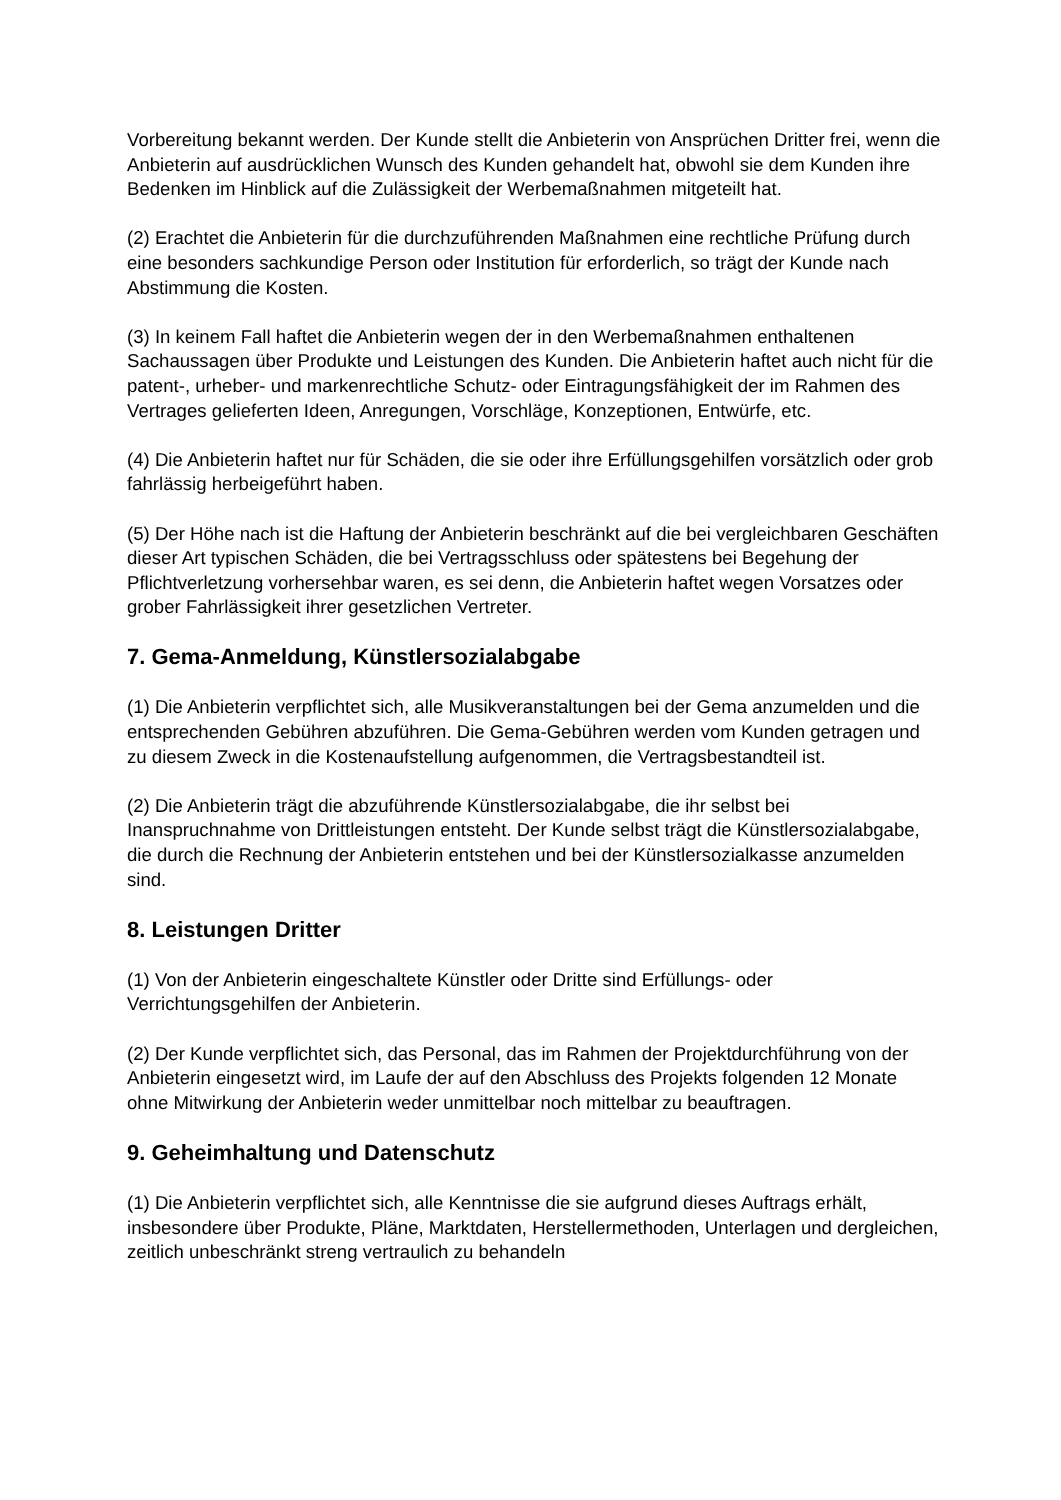Vorbereitung bekannt werden. Der Kunde stellt die Anbieterin von Ansprüchen Dritter frei, wenn die Anbieterin auf ausdrücklichen Wunsch des Kunden gehandelt hat, obwohl sie dem Kunden ihre Bedenken im Hinblick auf die Zulässigkeit der Werbemaßnahmen mitgeteilt hat.
(2) Erachtet die Anbieterin für die durchzuführenden Maßnahmen eine rechtliche Prüfung durch eine besonders sachkundige Person oder Institution für erforderlich, so trägt der Kunde nach Abstimmung die Kosten.
(3) In keinem Fall haftet die Anbieterin wegen der in den Werbemaßnahmen enthaltenen Sachaussagen über Produkte und Leistungen des Kunden. Die Anbieterin haftet auch nicht für die patent-, urheber- und markenrechtliche Schutz- oder Eintragungsfähigkeit der im Rahmen des Vertrages gelieferten Ideen, Anregungen, Vorschläge, Konzeptionen, Entwürfe, etc.
(4) Die Anbieterin haftet nur für Schäden, die sie oder ihre Erfüllungsgehilfen vorsätzlich oder grob fahrlässig herbeigeführt haben.
(5) Der Höhe nach ist die Haftung der Anbieterin beschränkt auf die bei vergleichbaren Geschäften dieser Art typischen Schäden, die bei Vertragsschluss oder spätestens bei Begehung der Pflichtverletzung vorhersehbar waren, es sei denn, die Anbieterin haftet wegen Vorsatzes oder grober Fahrlässigkeit ihrer gesetzlichen Vertreter.
7. Gema-Anmeldung, Künstlersozialabgabe
(1) Die Anbieterin verpflichtet sich, alle Musikveranstaltungen bei der Gema anzumelden und die entsprechenden Gebühren abzuführen. Die Gema-Gebühren werden vom Kunden getragen und zu diesem Zweck in die Kostenaufstellung aufgenommen, die Vertragsbestandteil ist.
(2) Die Anbieterin trägt die abzuführende Künstlersozialabgabe, die ihr selbst bei Inanspruchnahme von Drittleistungen entsteht. Der Kunde selbst trägt die Künstlersozialabgabe, die durch die Rechnung der Anbieterin entstehen und bei der Künstlersozialkasse anzumelden sind.
8. Leistungen Dritter
(1) Von der Anbieterin eingeschaltete Künstler oder Dritte sind Erfüllungs- oder Verrichtungsgehilfen der Anbieterin.
(2) Der Kunde verpflichtet sich, das Personal, das im Rahmen der Projektdurchführung von der Anbieterin eingesetzt wird, im Laufe der auf den Abschluss des Projekts folgenden 12 Monate ohne Mitwirkung der Anbieterin weder unmittelbar noch mittelbar zu beauftragen.
9. Geheimhaltung und Datenschutz
(1) Die Anbieterin verpflichtet sich, alle Kenntnisse die sie aufgrund dieses Auftrags erhält, insbesondere über Produkte, Pläne, Marktdaten, Herstellermethoden, Unterlagen und dergleichen, zeitlich unbeschränkt streng vertraulich zu behandeln